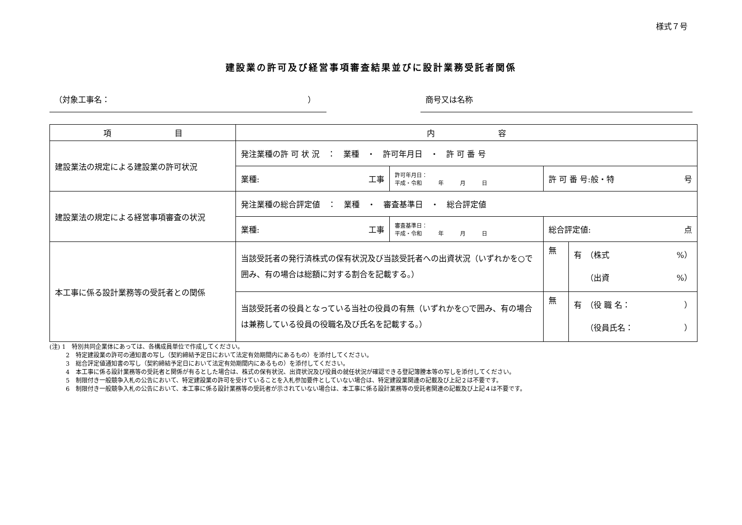様式７号
建設業の許可及び経営事項審査結果並びに設計業務受託者関係
（対象工事名：　　　　　　　　　　　　　　　　　　　　　　　　　） 商号又は名称
| 項 目 | 内 容 | | | |
| --- | --- | --- | --- | --- |
| 建設業法の規定による建設業の許可状況 | 発注業種の許 可 状 況 ： 業種 ・ 許可年月日 ・ 許 可 番 号 | | | |
| | 業種: 工事 | 許可年月日： 平成・令和 年 月 日 | 許 可 番 号:般・特 号 | |
| 建設業法の規定による経営事項審査の状況 | 発注業種の総合評定値 ： 業種 ・ 審査基準日 ・ 総合評定値 | | | |
| | 業種: 工事 | 審査基準日： 平成・令和 年 月 日 | 総合評定値: 点 | |
| 本工事に係る設計業務等の受託者との関係 | 当該受託者の発行済株式の保有状況及び当該受託者への出資状況（いずれかを○で囲み、有の場合は総額に対する割合を記載する。） | | 無 | 有 （株式 %） （出資 %） |
| | 当該受託者の役員となっている当社の役員の有無（いずれかを○で囲み、有の場合は兼務している役員の役職名及び氏名を記載する。） | | 無 | 有 （役 職 名： ） （役員氏名： ） |
(注) 1　特別共同企業体にあっては、各構成員単位で作成してください。
2　特定建設業の許可の通知書の写し（契約締結予定日において法定有効期間内にあるもの）を添付してください。
3　総合評定値通知書の写し（契約締結予定日において法定有効期間内にあるもの）を添付してください。
4　本工事に係る設計業務等の受託者と関係が有るとした場合は、株式の保有状況、出資状況及び役員の就任状況が確認できる登記簿謄本等の写しを添付してください。
5　制限付き一般競争入札の公告において、特定建設業の許可を受けていることを入札参加要件としていない場合は、特定建設業関連の記載及び上記２は不要です。
6　制限付き一般競争入札の公告において、本工事に係る設計業務等の受託者が示されていない場合は、本工事に係る設計業務等の受託者関連の記載及び上記４は不要です。